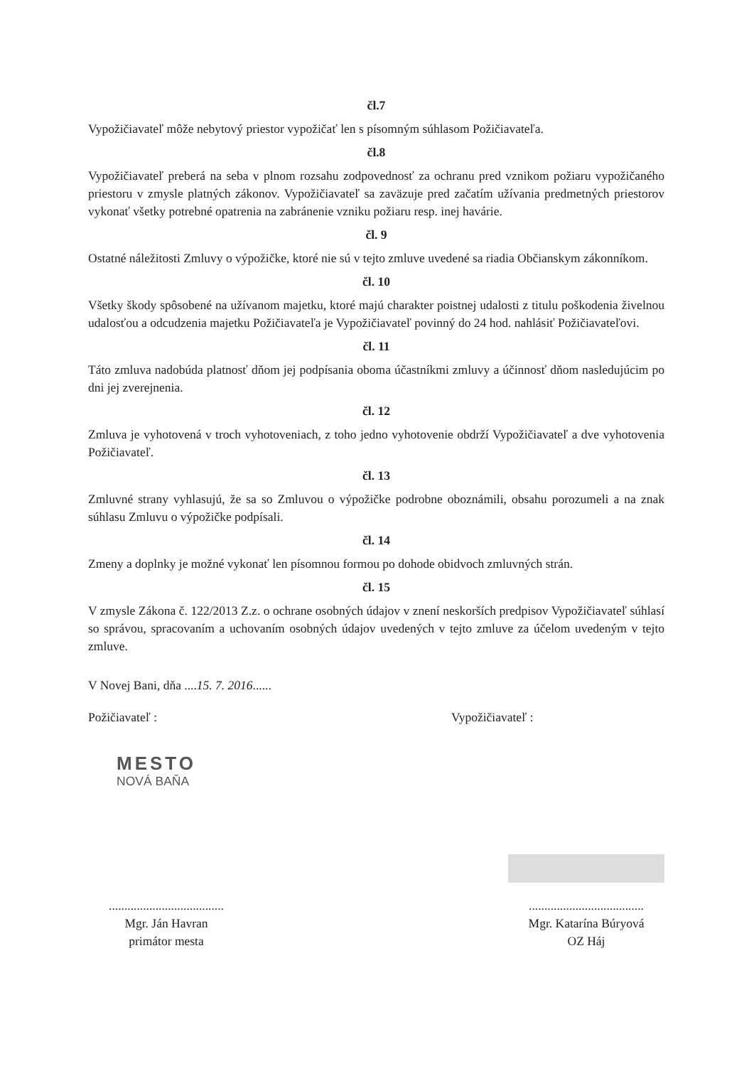čl.7
Vypožičiavateľ môže nebytový priestor vypožičať len s písomným súhlasom Požičiavateľa.
čl.8
Vypožičiavateľ preberá na seba v plnom rozsahu zodpovednosť za ochranu pred vznikom požiaru vypožičaného priestoru v zmysle platných zákonov. Vypožičiavateľ sa zaväzuje pred začatím užívania predmetných priestorov vykonať všetky potrebné opatrenia na zabránenie vzniku požiaru resp. inej havárie.
čl. 9
Ostatné náležitosti Zmluvy o výpožičke, ktoré nie sú v tejto zmluve uvedené sa riadia Občianskym zákonníkom.
čl. 10
Všetky škody spôsobené na užívanom majetku, ktoré majú charakter poistnej udalosti z titulu poškodenia živelnou udalosťou a odcudzenia majetku Požičiavateľa je Vypožičiavateľ povinný do 24 hod. nahlásiť Požičiavateľovi.
čl. 11
Táto zmluva nadobúda platnosť dňom jej podpísania oboma účastníkmi zmluvy a účinnosť dňom nasledujúcim po dni jej zverejnenia.
čl. 12
Zmluva je vyhotovená v troch vyhotoveniach, z toho jedno vyhotovenie obdrží Vypožičiavateľ a dve vyhotovenia Požičiavateľ.
čl. 13
Zmluvné strany vyhlasujú, že sa so Zmluvou o výpožičke podrobne oboznámili, obsahu porozumeli a na znak súhlasu Zmluvu o výpožičke podpísali.
čl. 14
Zmeny a doplnky je možné vykonať len písomnou formou po dohode obidvoch zmluvných strán.
čl. 15
V zmysle Zákona č. 122/2013 Z.z. o ochrane osobných údajov v znení neskorších predpisov Vypožičiavateľ súhlasí so správou, spracovaním a uchovaním osobných údajov uvedených v tejto zmluve za účelom uvedeným v tejto zmluve.
V Novej Bani, dňa ....15. 7. 2016......
Požičiavateľ :
MESTO
NOVÁ BAŇA
Vypožičiavateľ :
.....................................
Mgr. Ján Havran
primátor mesta
.....................................
Mgr. Katarína Búryová
OZ Háj